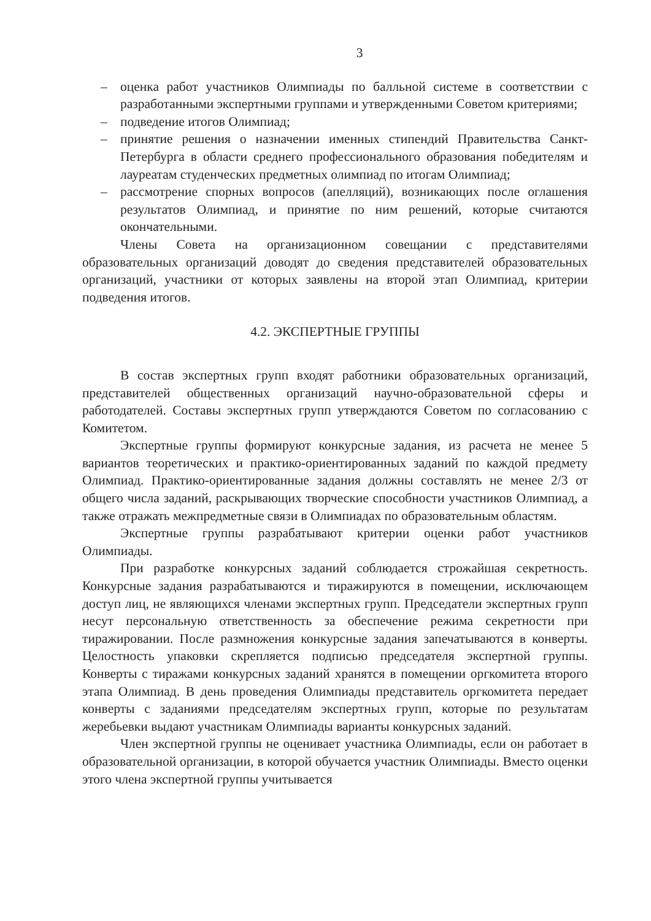3
– оценка работ участников Олимпиады по балльной системе в соответствии с разработанными экспертными группами и утвержденными Советом критериями;
– подведение итогов Олимпиад;
– принятие решения о назначении именных стипендий Правительства Санкт-Петербурга в области среднего профессионального образования победителям и лауреатам студенческих предметных олимпиад по итогам Олимпиад;
– рассмотрение спорных вопросов (апелляций), возникающих после оглашения результатов Олимпиад, и принятие по ним решений, которые считаются окончательными.
Члены Совета на организационном совещании с представителями образовательных организаций доводят до сведения представителей образовательных организаций, участники от которых заявлены на второй этап Олимпиад, критерии подведения итогов.
4.2. ЭКСПЕРТНЫЕ ГРУППЫ
В состав экспертных групп входят работники образовательных организаций, представителей общественных организаций научно-образовательной сферы и работодателей. Составы экспертных групп утверждаются Советом по согласованию с Комитетом.
Экспертные группы формируют конкурсные задания, из расчета не менее 5 вариантов теоретических и практико-ориентированных заданий по каждой предмету Олимпиад. Практико-ориентированные задания должны составлять не менее 2/3 от общего числа заданий, раскрывающих творческие способности участников Олимпиад, а также отражать межпредметные связи в Олимпиадах по образовательным областям.
Экспертные группы разрабатывают критерии оценки работ участников Олимпиады.
При разработке конкурсных заданий соблюдается строжайшая секретность. Конкурсные задания разрабатываются и тиражируются в помещении, исключающем доступ лиц, не являющихся членами экспертных групп. Председатели экспертных групп несут персональную ответственность за обеспечение режима секретности при тиражировании. После размножения конкурсные задания запечатываются в конверты. Целостность упаковки скрепляется подписью председателя экспертной группы. Конверты с тиражами конкурсных заданий хранятся в помещении оргкомитета второго этапа Олимпиад. В день проведения Олимпиады представитель оргкомитета передает конверты с заданиями председателям экспертных групп, которые по результатам жеребьевки выдают участникам Олимпиады варианты конкурсных заданий.
Член экспертной группы не оценивает участника Олимпиады, если он работает в образовательной организации, в которой обучается участник Олимпиады. Вместо оценки этого члена экспертной группы учитывается